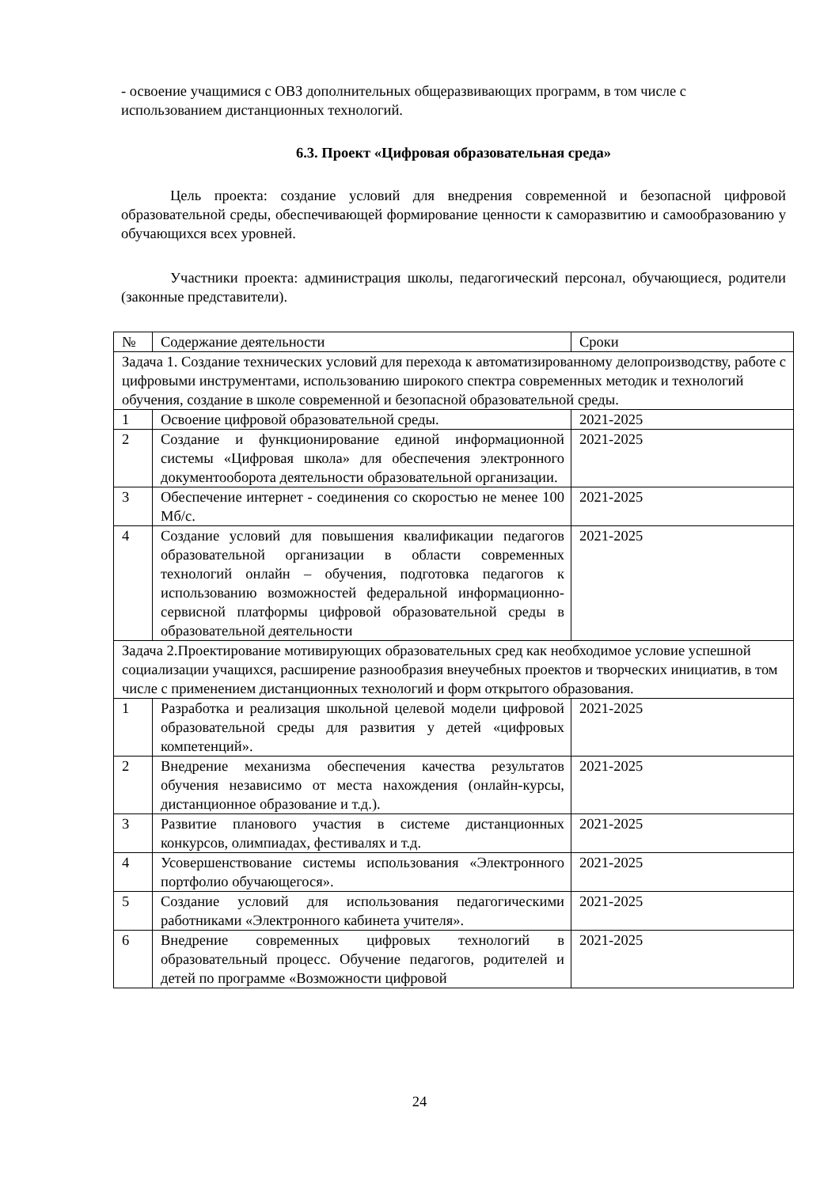- освоение учащимися с ОВЗ дополнительных общеразвивающих программ, в том числе с использованием дистанционных технологий.
6.3. Проект «Цифровая образовательная среда»
Цель проекта: создание условий для внедрения современной и безопасной цифровой образовательной среды, обеспечивающей формирование ценности к саморазвитию и самообразованию у обучающихся всех уровней.
Участники проекта: администрация школы, педагогический персонал, обучающиеся, родители (законные представители).
| № | Содержание деятельности | Сроки |
| Задача 1. Создание технических условий для перехода к автоматизированному делопроизводству, работе с цифровыми инструментами, использованию широкого спектра современных методик и технологий обучения, создание в школе современной и безопасной образовательной среды. | | |
| 1 | Освоение цифровой образовательной среды. | 2021-2025 |
| 2 | Создание и функционирование единой информационной системы «Цифровая школа» для обеспечения электронного документооборота деятельности образовательной организации. | 2021-2025 |
| 3 | Обеспечение интернет - соединения со скоростью не менее 100 Мб/с. | 2021-2025 |
| 4 | Создание условий для повышения квалификации педагогов образовательной организации в области современных технологий онлайн – обучения, подготовка педагогов к использованию возможностей федеральной информационно-сервисной платформы цифровой образовательной среды в образовательной деятельности | 2021-2025 |
| Задача 2.Проектирование мотивирующих образовательных сред как необходимое условие успешной социализации учащихся, расширение разнообразия внеучебных проектов и творческих инициатив, в том числе с применением дистанционных технологий и форм открытого образования. | | |
| 1 | Разработка и реализация школьной целевой модели цифровой образовательной среды для развития у детей «цифровых компетенций». | 2021-2025 |
| 2 | Внедрение механизма обеспечения качества результатов обучения независимо от места нахождения (онлайн-курсы, дистанционное образование и т.д.). | 2021-2025 |
| 3 | Развитие планового участия в системе дистанционных конкурсов, олимпиадах, фестивалях и т.д. | 2021-2025 |
| 4 | Усовершенствование системы использования «Электронного портфолио обучающегося». | 2021-2025 |
| 5 | Создание условий для использования педагогическими работниками «Электронного кабинета учителя». | 2021-2025 |
| 6 | Внедрение современных цифровых технологий в образовательный процесс. Обучение педагогов, родителей и детей по программе «Возможности цифровой | 2021-2025 |
24